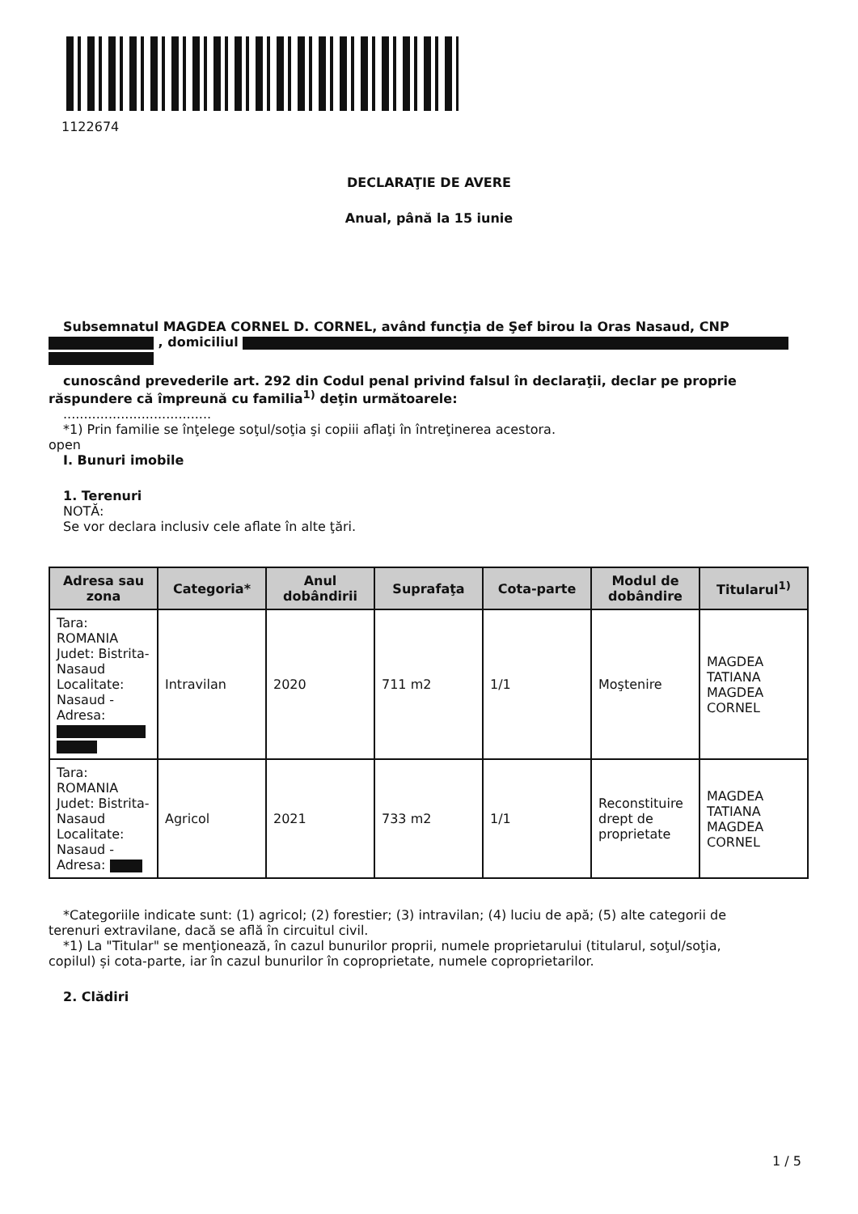1122674
DECLARAŢIE DE AVERE
Anual, până la 15 iunie
Subsemnatul MAGDEA CORNEL D. CORNEL, având funcţia de Şef birou la Oras Nasaud, CNP
, domiciliul
cunoscând prevederile art. 292 din Codul penal privind falsul în declaraţii, declar pe proprie
răspundere că împreună cu familia<sup>1)</sup> deţin următoarele:
....................................
*1) Prin familie se înţelege soţul/soţia şi copiii aflaţi în întreţinerea acestora.
open
I. Bunuri imobile
1. Terenuri
NOTĂ:
Se vor declara inclusiv cele aflate în alte ţări.
| Adresa sau zona | Categoria* | Anul dobândirii | Suprafaţa | Cota-parte | Modul de dobândire | Titularul<sup>1)</sup> |
| --- | --- | --- | --- | --- | --- | --- |
| Tara: ROMANIA Judet: Bistrita-Nasaud Localitate: Nasaud - Adresa: | Intravilan | 2020 | 711 m2 | 1/1 | Moştenire | MAGDEA TATIANA MAGDEA CORNEL |
| Tara: ROMANIA Judet: Bistrita-Nasaud Localitate: Nasaud - Adresa: | Agricol | 2021 | 733 m2 | 1/1 | Reconstituire drept de proprietate | MAGDEA TATIANA MAGDEA CORNEL |
*Categoriile indicate sunt: (1) agricol; (2) forestier; (3) intravilan; (4) luciu de apă; (5) alte categorii de
terenuri extravilane, dacă se află în circuitul civil.
*1) La "Titular" se menţionează, în cazul bunurilor proprii, numele proprietarului (titularul, soţul/soţia,
copilul) și cota-parte, iar în cazul bunurilor în coproprietate, numele coproprietarilor.
2. Clădiri
1 / 5